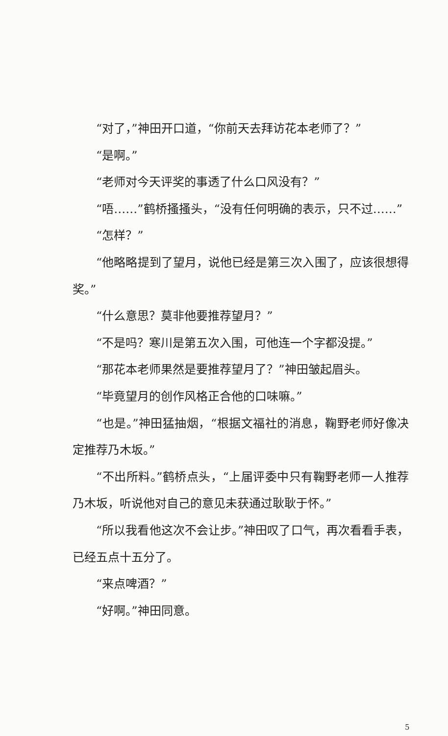“对了，”神田开口道，“你前天去拜访花本老师了？”
“是啊。”
“老师对今天评奖的事透了什么口风没有？”
“唔……”鹤桥搔搔头，“没有任何明确的表示，只不过……”
“怎样？”
“他略略提到了望月，说他已经是第三次入围了，应该很想得奖。”
“什么意思？莫非他要推荐望月？”
“不是吗？寒川是第五次入围，可他连一个字都没提。”
“那花本老师果然是要推荐望月了？”神田皱起眉头。
“毕竟望月的创作风格正合他的口味嘛。”
“也是。”神田猛抽烟，“根据文福社的消息，鞠野老师好像决定推荐乃木坂。”
“不出所料。”鹤桥点头，“上届评委中只有鞠野老师一人推荐乃木坂，听说他对自己的意见未获通过耿耿于怀。”
“所以我看他这次不会让步。”神田叹了口气，再次看看手表，已经五点十五分了。
“来点啤酒？”
“好啊。”神田同意。
5